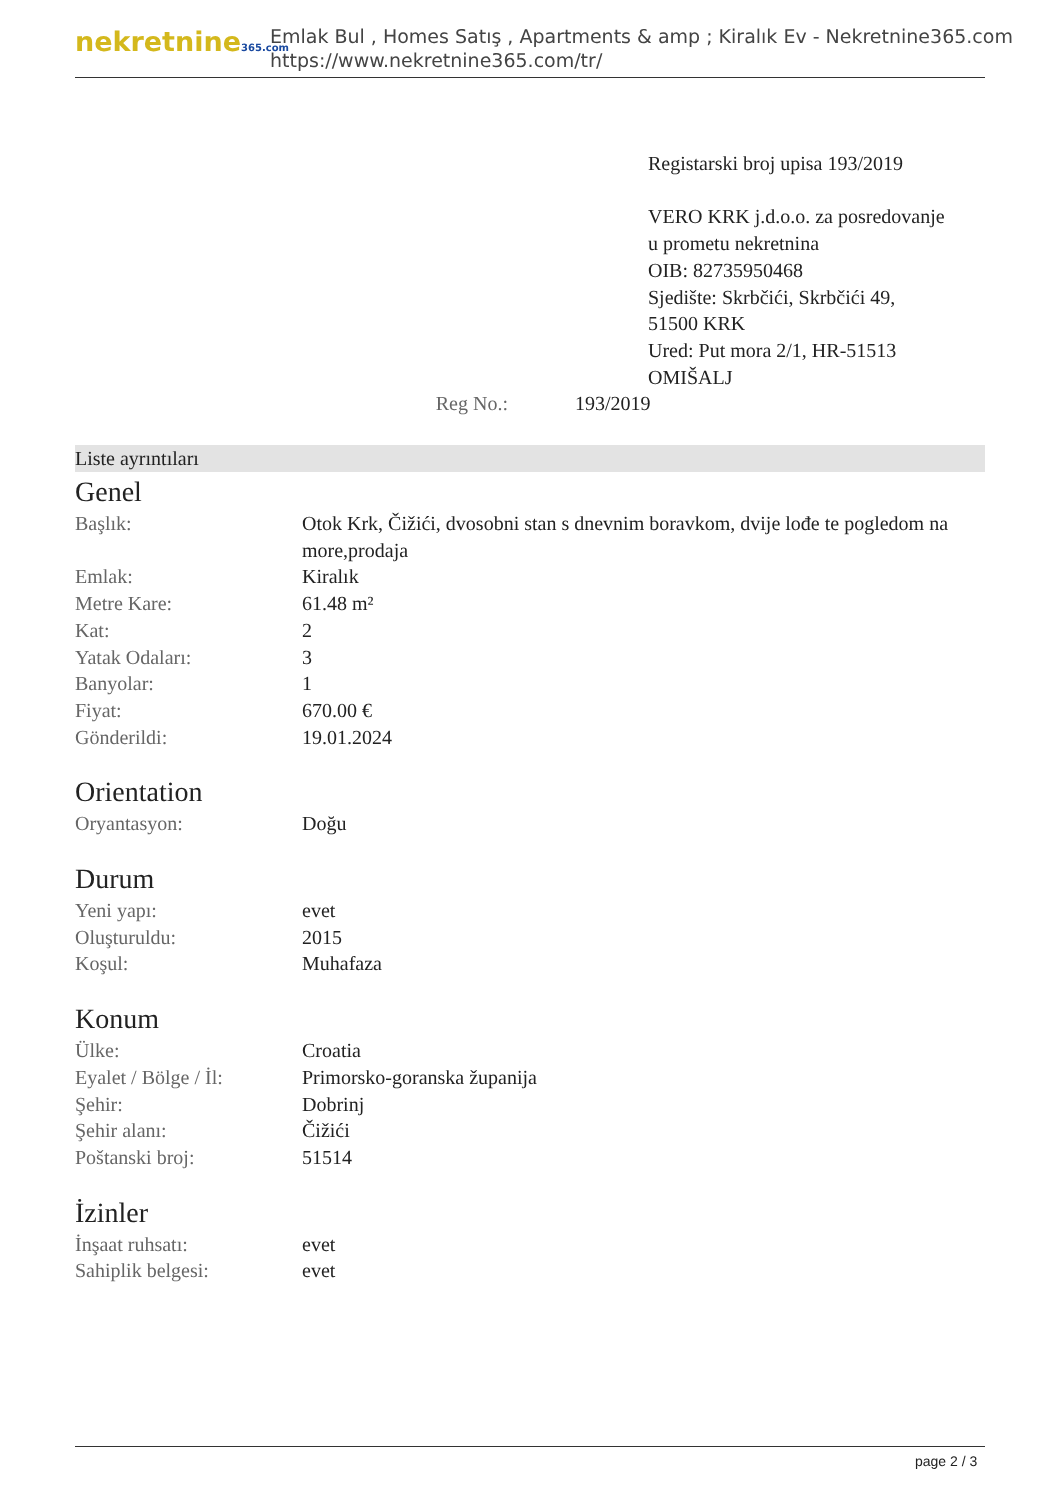nekretnine365.com
Emlak Bul , Homes Satış , Apartments & amp ; Kiralık Ev - Nekretnine365.com
https://www.nekretnine365.com/tr/
Registarski broj upisa 193/2019
VERO KRK j.d.o.o. za posredovanje u prometu nekretnina
OIB: 82735950468
Sjedište: Skrbčići, Skrbčići 49, 51500 KRK
Ured: Put mora 2/1, HR-51513 OMIŠALJ
Reg No.: 193/2019
Liste ayrıntıları
Genel
| Başlık: | Otok Krk, Čižići, dvosobni stan s dnevnim boravkom, dvije lođe te pogledom na more,prodaja |
| Emlak: | Kiralık |
| Metre Kare: | 61.48 m² |
| Kat: | 2 |
| Yatak Odaları: | 3 |
| Banyolar: | 1 |
| Fiyat: | 670.00 € |
| Gönderildi: | 19.01.2024 |
Orientation
| Oryantasyon: | Doğu |
Durum
| Yeni yapı: | evet |
| Oluşturuldu: | 2015 |
| Koşul: | Muhafaza |
Konum
| Ülke: | Croatia |
| Eyalet / Bölge / İl: | Primorsko-goranska županija |
| Şehir: | Dobrinj |
| Şehir alanı: | Čižići |
| Poštanski broj: | 51514 |
İzinler
| İnşaat ruhsatı: | evet |
| Sahiplik belgesi: | evet |
page 2 / 3